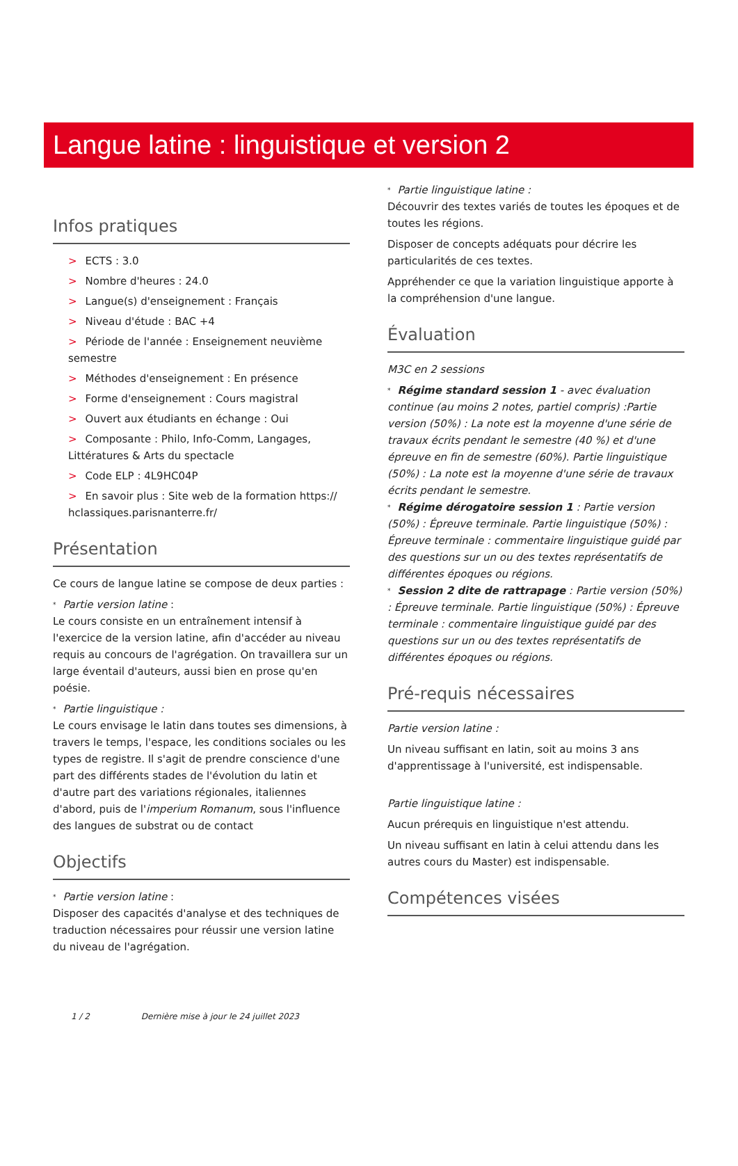Langue latine : linguistique et version 2
Infos pratiques
> ECTS : 3.0
> Nombre d'heures : 24.0
> Langue(s) d'enseignement : Français
> Niveau d'étude : BAC +4
> Période de l'année : Enseignement neuvième semestre
> Méthodes d'enseignement : En présence
> Forme d'enseignement : Cours magistral
> Ouvert aux étudiants en échange : Oui
> Composante : Philo, Info-Comm, Langages, Littératures & Arts du spectacle
> Code ELP : 4L9HC04P
> En savoir plus : Site web de la formation https:// hclassiques.parisnanterre.fr/
Présentation
Ce cours de langue latine se compose de deux parties :
* Partie version latine :
Le cours consiste en un entraînement intensif à l'exercice de la version latine, afin d'accéder au niveau requis au concours de l'agrégation. On travaillera sur un large éventail d'auteurs, aussi bien en prose qu'en poésie.
* Partie linguistique :
Le cours envisage le latin dans toutes ses dimensions, à travers le temps, l'espace, les conditions sociales ou les types de registre. Il s'agit de prendre conscience d'une part des différents stades de l'évolution du latin et d'autre part des variations régionales, italiennes d'abord, puis de l'imperium Romanum, sous l'influence des langues de substrat ou de contact
Objectifs
* Partie version latine :
Disposer des capacités d'analyse et des techniques de traduction nécessaires pour réussir une version latine du niveau de l'agrégation.
* Partie linguistique latine :
Découvrir des textes variés de toutes les époques et de toutes les régions.
Disposer de concepts adéquats pour décrire les particularités de ces textes.
Appréhender ce que la variation linguistique apporte à la compréhension d'une langue.
Évaluation
M3C en 2 sessions
* Régime standard session 1 - avec évaluation continue (au moins 2 notes, partiel compris) :Partie version (50%) : La note est la moyenne d'une série de travaux écrits pendant le semestre (40 %) et d'une épreuve en fin de semestre (60%). Partie linguistique (50%) : La note est la moyenne d'une série de travaux écrits pendant le semestre.
* Régime dérogatoire session 1 : Partie version (50%) : Épreuve terminale. Partie linguistique (50%) : Épreuve terminale : commentaire linguistique guidé par des questions sur un ou des textes représentatifs de différentes époques ou régions.
* Session 2 dite de rattrapage : Partie version (50%) : Épreuve terminale. Partie linguistique (50%) : Épreuve terminale : commentaire linguistique guidé par des questions sur un ou des textes représentatifs de différentes époques ou régions.
Pré-requis nécessaires
Partie version latine :
Un niveau suffisant en latin, soit au moins 3 ans d'apprentissage à l'université, est indispensable.
Partie linguistique latine :
Aucun prérequis en linguistique n'est attendu.
Un niveau suffisant en latin à celui attendu dans les autres cours du Master) est indispensable.
Compétences visées
1 / 2 Dernière mise à jour le 24 juillet 2023